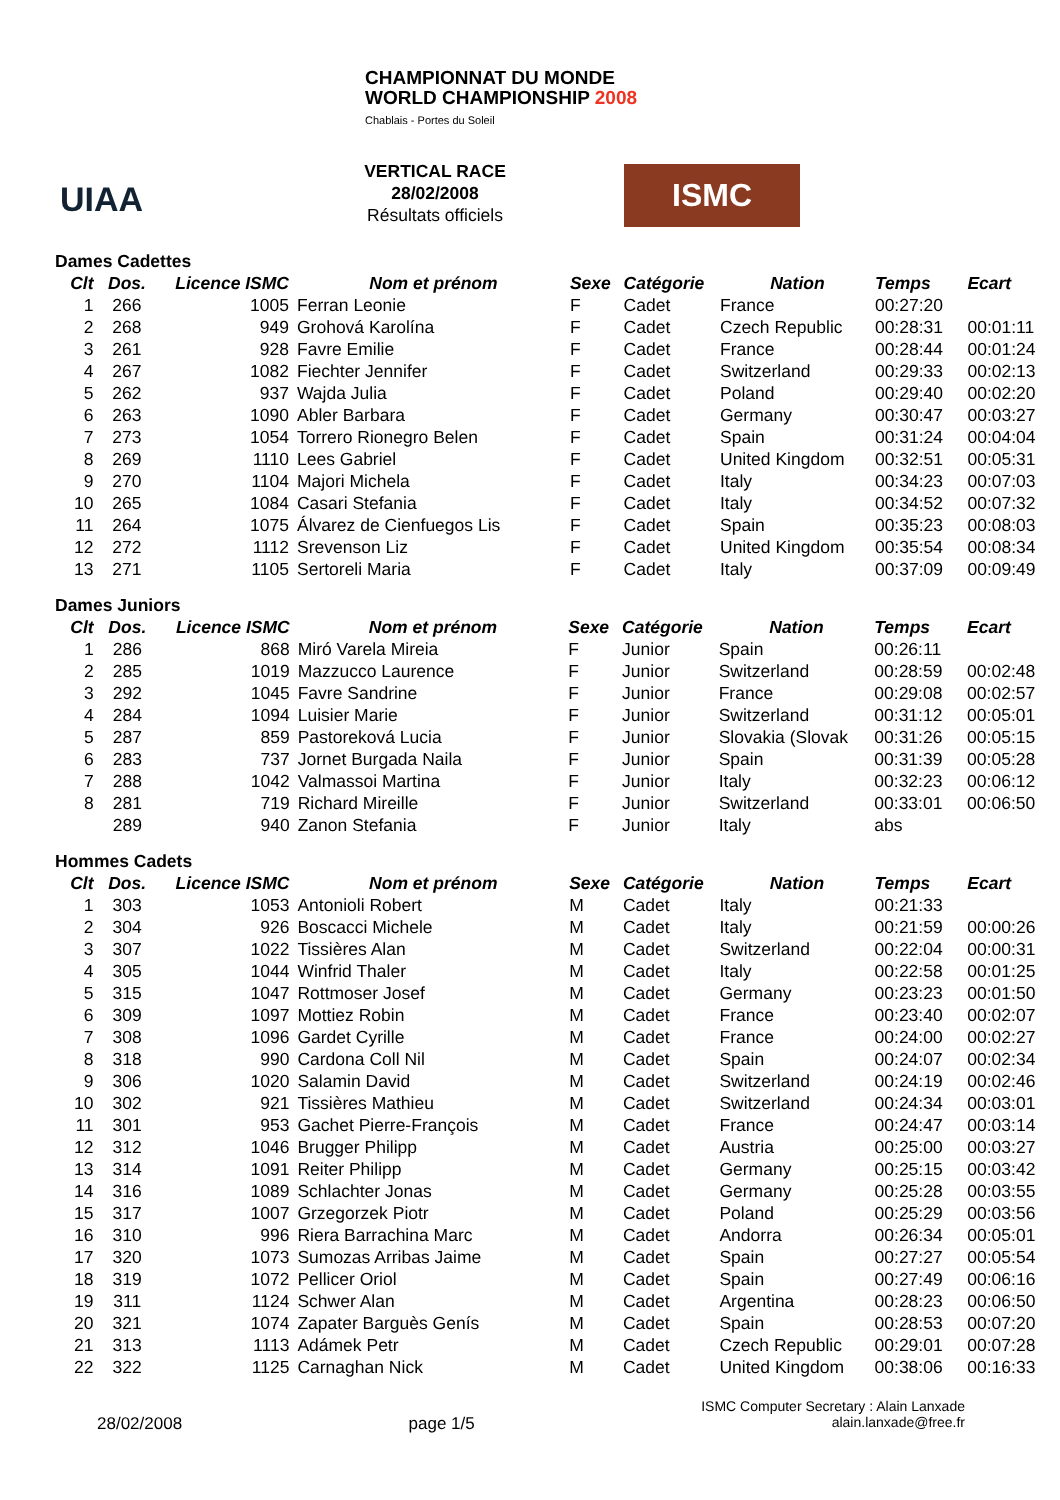CHAMPIONNAT DU MONDE
WORLD CHAMPIONSHIP 2008
Chablais - Portes du Soleil
UIAA
VERTICAL RACE
28/02/2008
Résultats officiels
ISMC
Dames Cadettes
| Clt | Dos. | Licence ISMC | Nom et prénom | Sexe | Catégorie | Nation | Temps | Ecart |
| --- | --- | --- | --- | --- | --- | --- | --- | --- |
| 1 | 266 | 1005 | Ferran Leonie | F | Cadet | France | 00:27:20 | |
| 2 | 268 | 949 | Grohová Karolína | F | Cadet | Czech Republic | 00:28:31 | 00:01:11 |
| 3 | 261 | 928 | Favre Emilie | F | Cadet | France | 00:28:44 | 00:01:24 |
| 4 | 267 | 1082 | Fiechter Jennifer | F | Cadet | Switzerland | 00:29:33 | 00:02:13 |
| 5 | 262 | 937 | Wajda Julia | F | Cadet | Poland | 00:29:40 | 00:02:20 |
| 6 | 263 | 1090 | Abler Barbara | F | Cadet | Germany | 00:30:47 | 00:03:27 |
| 7 | 273 | 1054 | Torrero Rionegro Belen | F | Cadet | Spain | 00:31:24 | 00:04:04 |
| 8 | 269 | 1110 | Lees Gabriel | F | Cadet | United Kingdom | 00:32:51 | 00:05:31 |
| 9 | 270 | 1104 | Majori Michela | F | Cadet | Italy | 00:34:23 | 00:07:03 |
| 10 | 265 | 1084 | Casari Stefania | F | Cadet | Italy | 00:34:52 | 00:07:32 |
| 11 | 264 | 1075 | Álvarez de Cienfuegos Lis | F | Cadet | Spain | 00:35:23 | 00:08:03 |
| 12 | 272 | 1112 | Srevenson Liz | F | Cadet | United Kingdom | 00:35:54 | 00:08:34 |
| 13 | 271 | 1105 | Sertoreli Maria | F | Cadet | Italy | 00:37:09 | 00:09:49 |
Dames Juniors
| Clt | Dos. | Licence ISMC | Nom et prénom | Sexe | Catégorie | Nation | Temps | Ecart |
| --- | --- | --- | --- | --- | --- | --- | --- | --- |
| 1 | 286 | 868 | Miró Varela Mireia | F | Junior | Spain | 00:26:11 | |
| 2 | 285 | 1019 | Mazzucco Laurence | F | Junior | Switzerland | 00:28:59 | 00:02:48 |
| 3 | 292 | 1045 | Favre Sandrine | F | Junior | France | 00:29:08 | 00:02:57 |
| 4 | 284 | 1094 | Luisier Marie | F | Junior | Switzerland | 00:31:12 | 00:05:01 |
| 5 | 287 | 859 | Pastoreková Lucia | F | Junior | Slovakia (Slovak | 00:31:26 | 00:05:15 |
| 6 | 283 | 737 | Jornet Burgada Naila | F | Junior | Spain | 00:31:39 | 00:05:28 |
| 7 | 288 | 1042 | Valmassoi Martina | F | Junior | Italy | 00:32:23 | 00:06:12 |
| 8 | 281 | 719 | Richard Mireille | F | Junior | Switzerland | 00:33:01 | 00:06:50 |
| | 289 | 940 | Zanon Stefania | F | Junior | Italy | abs | |
Hommes Cadets
| Clt | Dos. | Licence ISMC | Nom et prénom | Sexe | Catégorie | Nation | Temps | Ecart |
| --- | --- | --- | --- | --- | --- | --- | --- | --- |
| 1 | 303 | 1053 | Antonioli Robert | M | Cadet | Italy | 00:21:33 | |
| 2 | 304 | 926 | Boscacci Michele | M | Cadet | Italy | 00:21:59 | 00:00:26 |
| 3 | 307 | 1022 | Tissières Alan | M | Cadet | Switzerland | 00:22:04 | 00:00:31 |
| 4 | 305 | 1044 | Winfrid Thaler | M | Cadet | Italy | 00:22:58 | 00:01:25 |
| 5 | 315 | 1047 | Rottmoser Josef | M | Cadet | Germany | 00:23:23 | 00:01:50 |
| 6 | 309 | 1097 | Mottiez Robin | M | Cadet | France | 00:23:40 | 00:02:07 |
| 7 | 308 | 1096 | Gardet Cyrille | M | Cadet | France | 00:24:00 | 00:02:27 |
| 8 | 318 | 990 | Cardona Coll Nil | M | Cadet | Spain | 00:24:07 | 00:02:34 |
| 9 | 306 | 1020 | Salamin David | M | Cadet | Switzerland | 00:24:19 | 00:02:46 |
| 10 | 302 | 921 | Tissières Mathieu | M | Cadet | Switzerland | 00:24:34 | 00:03:01 |
| 11 | 301 | 953 | Gachet Pierre-François | M | Cadet | France | 00:24:47 | 00:03:14 |
| 12 | 312 | 1046 | Brugger Philipp | M | Cadet | Austria | 00:25:00 | 00:03:27 |
| 13 | 314 | 1091 | Reiter Philipp | M | Cadet | Germany | 00:25:15 | 00:03:42 |
| 14 | 316 | 1089 | Schlachter Jonas | M | Cadet | Germany | 00:25:28 | 00:03:55 |
| 15 | 317 | 1007 | Grzegorzek Piotr | M | Cadet | Poland | 00:25:29 | 00:03:56 |
| 16 | 310 | 996 | Riera Barrachina Marc | M | Cadet | Andorra | 00:26:34 | 00:05:01 |
| 17 | 320 | 1073 | Sumozas Arribas Jaime | M | Cadet | Spain | 00:27:27 | 00:05:54 |
| 18 | 319 | 1072 | Pellicer Oriol | M | Cadet | Spain | 00:27:49 | 00:06:16 |
| 19 | 311 | 1124 | Schwer Alan | M | Cadet | Argentina | 00:28:23 | 00:06:50 |
| 20 | 321 | 1074 | Zapater Barguès Genís | M | Cadet | Spain | 00:28:53 | 00:07:20 |
| 21 | 313 | 1113 | Adámek Petr | M | Cadet | Czech Republic | 00:29:01 | 00:07:28 |
| 22 | 322 | 1125 | Carnaghan Nick | M | Cadet | United Kingdom | 00:38:06 | 00:16:33 |
28/02/2008 page 1/5
ISMC Computer Secretary : Alain Lanxade
alain.lanxade@free.fr